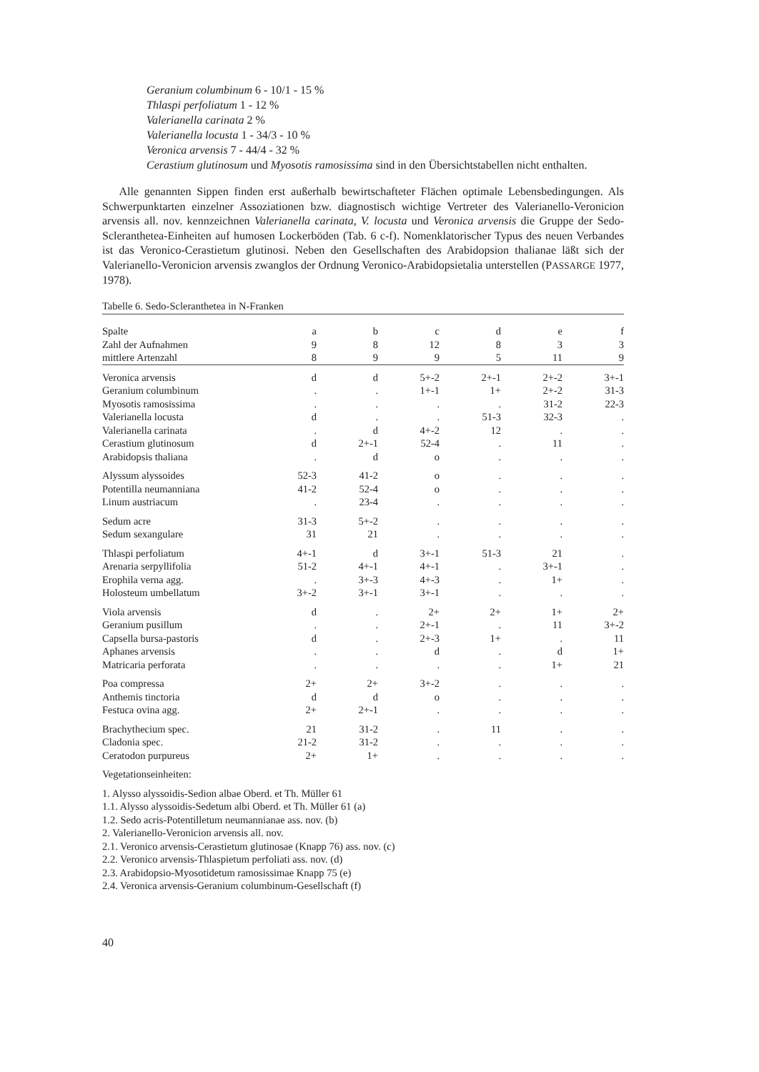Geranium columbinum 6 - 10/1 - 15 %
Thlaspi perfoliatum 1 - 12 %
Valerianella carinata 2 %
Valerianella locusta 1 - 34/3 - 10 %
Veronica arvensis 7 - 44/4 - 32 %
Cerastium glutinosum und Myosotis ramosissima sind in den Übersichtstabellen nicht enthalten.
Alle genannten Sippen finden erst außerhalb bewirtschafteter Flächen optimale Lebensbedingungen. Als Schwerpunktarten einzelner Assoziationen bzw. diagnostisch wichtige Vertreter des Valerianello-Veronicion arvensis all. nov. kennzeichnen Valerianella carinata, V. locusta und Veronica arvensis die Gruppe der Sedo-Scleranthetea-Einheiten auf humosen Lockerböden (Tab. 6 c-f). Nomenklatorischer Typus des neuen Verbandes ist das Veronico-Cerastietum glutinosi. Neben den Gesellschaften des Arabidopsion thalianae läßt sich der Valerianello-Veronicion arvensis zwanglos der Ordnung Veronico-Arabidopsietalia unterstellen (PASSARGE 1977, 1978).
Tabelle 6. Sedo-Scleranthetea in N-Franken
| Spalte | a | b | c | d | e | f |
| Zahl der Aufnahmen | 9 | 8 | 12 | 8 | 3 | 3 |
| mittlere Artenzahl | 8 | 9 | 9 | 5 | 11 | 9 |
| Veronica arvensis | d | d | 5+-2 | 2+-1 | 2+-2 | 3+-1 |
| Geranium columbinum | . | . | 1+-1 | 1+ | 2+-2 | 31-3 |
| Myosotis ramosissima | . | . | . | . | 31-2 | 22-3 |
| Valerianella locusta | d | . | . | 51-3 | 32-3 | . |
| Valerianella carinata | . | d | 4+-2 | 12 | . | . |
| Cerastium glutinosum | d | 2+-1 | 52-4 | . | 11 | . |
| Arabidopsis thaliana | . | d | o | . | . | . |
| Alyssum alyssoides | 52-3 | 41-2 | o | . | . | . |
| Potentilla neumanniana | 41-2 | 52-4 | o | . | . | . |
| Linum austriacum | . | 23-4 | . | . | . | . |
| Sedum acre | 31-3 | 5+-2 | . | . | . | . |
| Sedum sexangulare | 31 | 21 | . | . | . | . |
| Thlaspi perfoliatum | 4+-1 | d | 3+-1 | 51-3 | 21 | . |
| Arenaria serpyllifolia | 51-2 | 4+-1 | 4+-1 | . | 3+-1 | . |
| Erophila verna agg. | . | 3+-3 | 4+-3 | . | 1+ | . |
| Holosteum umbellatum | 3+-2 | 3+-1 | 3+-1 | . | . | . |
| Viola arvensis | d | . | 2+ | 2+ | 1+ | 2+ |
| Geranium pusillum | . | . | 2+-1 | . | 11 | 3+-2 |
| Capsella bursa-pastoris | d | . | 2+-3 | 1+ | . | 11 |
| Aphanes arvensis | . | . | d | . | d | 1+ |
| Matricaria perforata | . | . | . | . | 1+ | 21 |
| Poa compressa | 2+ | 2+ | 3+-2 | . | . | . |
| Anthemis tinctoria | d | d | o | . | . | . |
| Festuca ovina agg. | 2+ | 2+-1 | . | . | . | . |
| Brachythecium spec. | 21 | 31-2 | . | 11 | . | . |
| Cladonia spec. | 21-2 | 31-2 | . | . | . | . |
| Ceratodon purpureus | 2+ | 1+ | . | . | . | . |
Vegetationseinheiten:
1. Alysso alyssoidis-Sedion albae Oberd. et Th. Müller 61
1.1. Alysso alyssoidis-Sedetum albi Oberd. et Th. Müller 61 (a)
1.2. Sedo acris-Potentilletum neumannianae ass. nov. (b)
2. Valerianello-Veronicion arvensis all. nov.
2.1. Veronico arvensis-Cerastietum glutinosae (Knapp 76) ass. nov. (c)
2.2. Veronico arvensis-Thlaspietum perfoliati ass. nov. (d)
2.3. Arabidopsio-Myosotidetum ramosissimae Knapp 75 (e)
2.4. Veronica arvensis-Geranium columbinum-Gesellschaft (f)
40